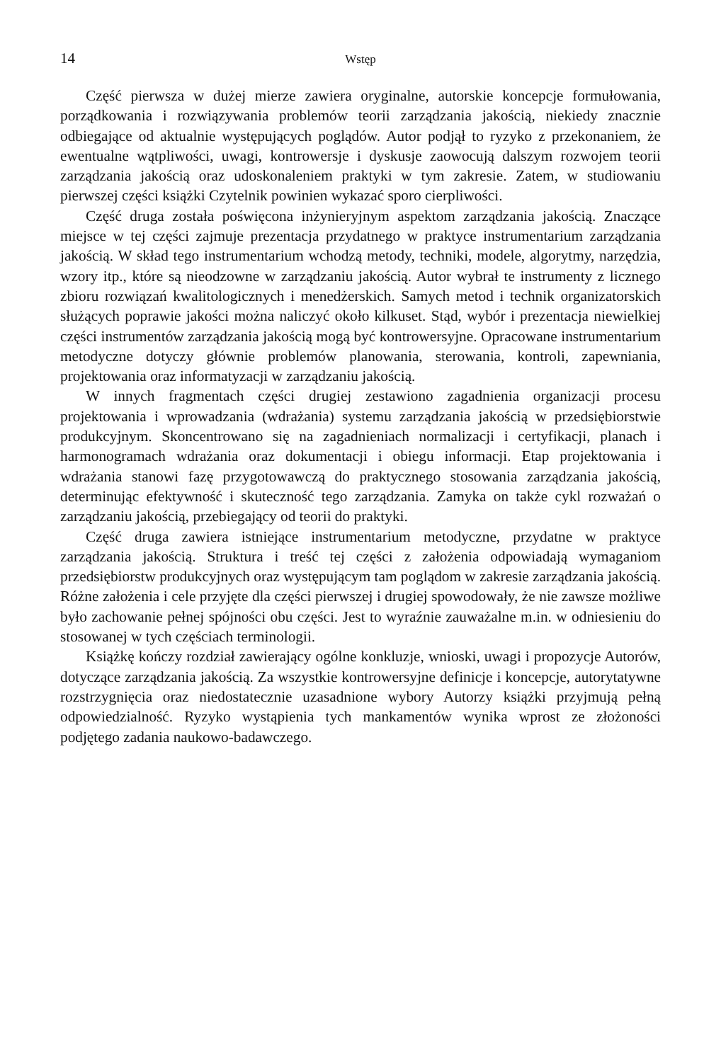14 Wstęp
Część pierwsza w dużej mierze zawiera oryginalne, autorskie koncepcje formułowania, porządkowania i rozwiązywania problemów teorii zarządzania jakością, niekiedy znacznie odbiegające od aktualnie występujących poglądów. Autor podjął to ryzyko z przekonaniem, że ewentualne wątpliwości, uwagi, kontrowersje i dyskusje zaowocują dalszym rozwojem teorii zarządzania jakością oraz udoskonaleniem praktyki w tym zakresie. Zatem, w studiowaniu pierwszej części książki Czytelnik powinien wykazać sporo cierpliwości.
Część druga została poświęcona inżynieryjnym aspektom zarządzania jakością. Znaczące miejsce w tej części zajmuje prezentacja przydatnego w praktyce instrumentarium zarządzania jakością. W skład tego instrumentarium wchodzą metody, techniki, modele, algorytmy, narzędzia, wzory itp., które są nieodzowne w zarządzaniu jakością. Autor wybrał te instrumenty z licznego zbioru rozwiązań kwalitologicznych i menedżerskich. Samych metod i technik organizatorskich służących poprawie jakości można naliczyć około kilkuset. Stąd, wybór i prezentacja niewielkiej części instrumentów zarządzania jakością mogą być kontrowersyjne. Opracowane instrumentarium metodyczne dotyczy głównie problemów planowania, sterowania, kontroli, zapewniania, projektowania oraz informatyzacji w zarządzaniu jakością.
W innych fragmentach części drugiej zestawiono zagadnienia organizacji procesu projektowania i wprowadzania (wdrażania) systemu zarządzania jakością w przedsiębiorstwie produkcyjnym. Skoncentrowano się na zagadnieniach normalizacji i certyfikacji, planach i harmonogramach wdrażania oraz dokumentacji i obiegu informacji. Etap projektowania i wdrażania stanowi fazę przygotowawczą do praktycznego stosowania zarządzania jakością, determinując efektywność i skuteczność tego zarządzania. Zamyka on także cykl rozważań o zarządzaniu jakością, przebiegający od teorii do praktyki.
Część druga zawiera istniejące instrumentarium metodyczne, przydatne w praktyce zarządzania jakością. Struktura i treść tej części z założenia odpowiadają wymaganiom przedsiębiorstw produkcyjnych oraz występującym tam poglądom w zakresie zarządzania jakością. Różne założenia i cele przyjęte dla części pierwszej i drugiej spowodowały, że nie zawsze możliwe było zachowanie pełnej spójności obu części. Jest to wyraźnie zauważalne m.in. w odniesieniu do stosowanej w tych częściach terminologii.
Książkę kończy rozdział zawierający ogólne konkluzje, wnioski, uwagi i propozycje Autorów, dotyczące zarządzania jakością. Za wszystkie kontrowersyjne definicje i koncepcje, autorytatywne rozstrzygnięcia oraz niedostatecznie uzasadnione wybory Autorzy książki przyjmują pełną odpowiedzialność. Ryzyko wystąpienia tych mankamentów wynika wprost ze złożoności podjętego zadania naukowo-badawczego.